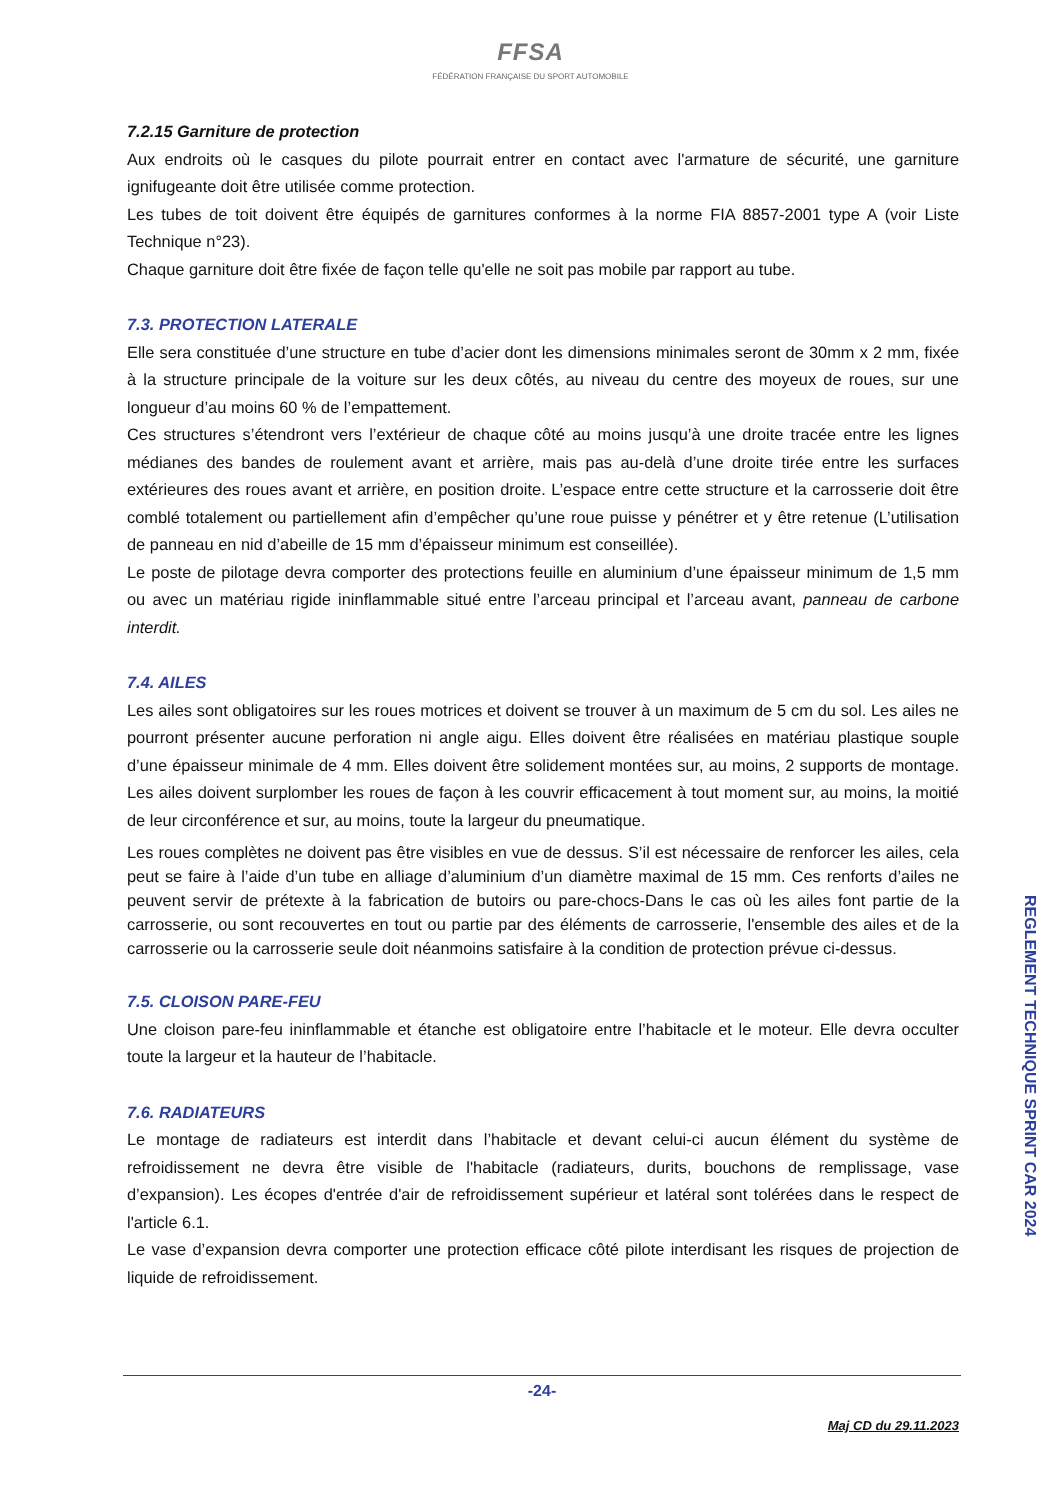FFSA
FÉDÉRATION FRANÇAISE DU SPORT AUTOMOBILE
7.2.15 Garniture de protection
Aux endroits où le casques du pilote pourrait entrer en contact avec l'armature de sécurité, une garniture ignifugeante doit être utilisée comme protection.
Les tubes de toit doivent être équipés de garnitures conformes à la norme FIA 8857-2001 type A (voir Liste Technique n°23).
Chaque garniture doit être fixée de façon telle qu'elle ne soit pas mobile par rapport au tube.
7.3. PROTECTION LATERALE
Elle sera constituée d’une structure en tube d’acier dont les dimensions minimales seront de 30mm x 2 mm, fixée à la structure principale de la voiture sur les deux côtés, au niveau du centre des moyeux de roues, sur une longueur d’au moins 60 % de l’empattement.
Ces structures s’étendront vers l’extérieur de chaque côté au moins jusqu’à une droite tracée entre les lignes médianes des bandes de roulement avant et arrière, mais pas au-delà d’une droite tirée entre les surfaces extérieures des roues avant et arrière, en position droite. L’espace entre cette structure et la carrosserie doit être comblé totalement ou partiellement afin d’empêcher qu’une roue puisse y pénétrer et y être retenue (L’utilisation de panneau en nid d’abeille de 15 mm d’épaisseur minimum est conseillée).
Le poste de pilotage devra comporter des protections feuille en aluminium d’une épaisseur minimum de 1,5 mm ou avec un matériau rigide ininflammable situé entre l’arceau principal et l’arceau avant, panneau de carbone interdit.
7.4. AILES
Les ailes sont obligatoires sur les roues motrices et doivent se trouver à un maximum de 5 cm du sol. Les ailes ne pourront présenter aucune perforation ni angle aigu. Elles doivent être réalisées en matériau plastique souple d’une épaisseur minimale de 4 mm. Elles doivent être solidement montées sur, au moins, 2 supports de montage. Les ailes doivent surplomber les roues de façon à les couvrir efficacement à tout moment sur, au moins, la moitié de leur circonférence et sur, au moins, toute la largeur du pneumatique.
Les roues complètes ne doivent pas être visibles en vue de dessus. S’il est nécessaire de renforcer les ailes, cela peut se faire à l’aide d’un tube en alliage d’aluminium d’un diamètre maximal de 15 mm. Ces renforts d’ailes ne peuvent servir de prétexte à la fabrication de butoirs ou pare-chocs-Dans le cas où les ailes font partie de la carrosserie, ou sont recouvertes en tout ou partie par des éléments de carrosserie, l'ensemble des ailes et de la carrosserie ou la carrosserie seule doit néanmoins satisfaire à la condition de protection prévue ci-dessus.
7.5. CLOISON PARE-FEU
Une cloison pare-feu ininflammable et étanche est obligatoire entre l’habitacle et le moteur. Elle devra occulter toute la largeur et la hauteur de l’habitacle.
7.6. RADIATEURS
Le montage de radiateurs est interdit dans l’habitacle et devant celui-ci aucun élément du système de refroidissement ne devra être visible de l'habitacle (radiateurs, durits, bouchons de remplissage, vase d’expansion). Les écopes d'entrée d'air de refroidissement supérieur et latéral sont tolérées dans le respect de l'article 6.1.
Le vase d’expansion devra comporter une protection efficace côté pilote interdisant les risques de projection de liquide de refroidissement.
REGLEMENT TECHNIQUE SPRINT CAR 2024
-24-
Maj CD du 29.11.2023